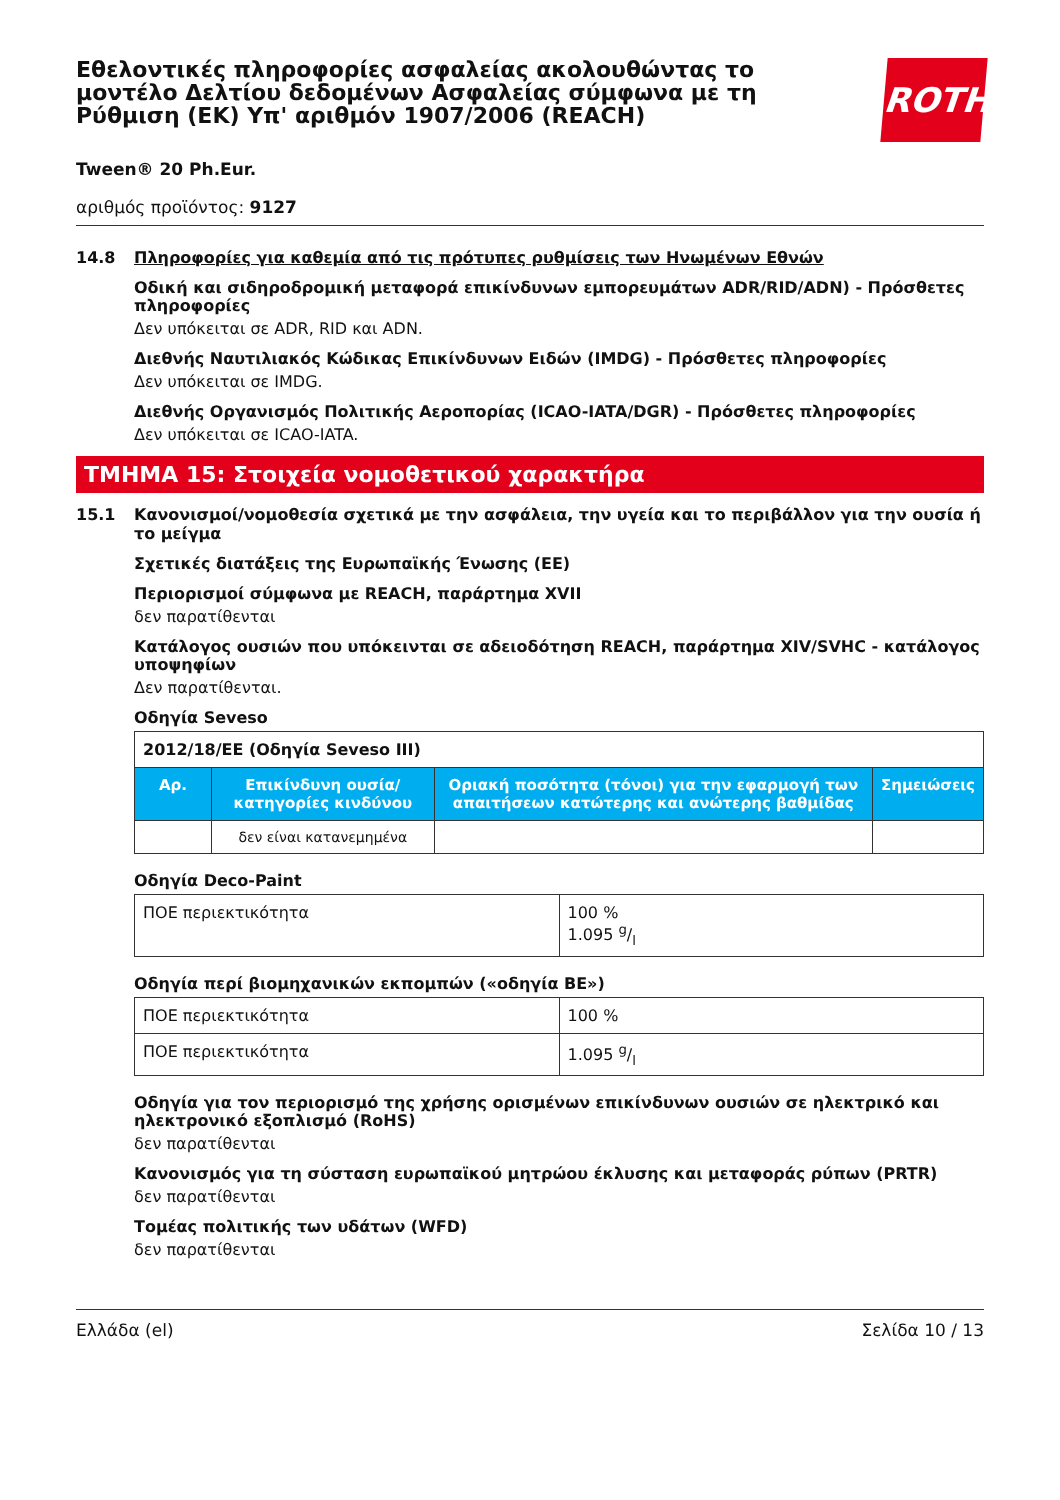Εθελοντικές πληροφορίες ασφαλείας ακολουθώντας το μοντέλο Δελτίου δεδομένων Ασφαλείας σύμφωνα με τη Ρύθμιση (ΕΚ) Υπ' αριθμόν 1907/2006 (REACH)
ROTH
Tween® 20 Ph.Eur.
αριθμός προϊόντος: 9127
14.8 Πληροφορίες για καθεμία από τις πρότυπες ρυθμίσεις των Ηνωμένων Εθνών
Οδική και σιδηροδρομική μεταφορά επικίνδυνων εμπορευμάτων ADR/RID/ADN) - Πρόσθετες πληροφορίες
Δεν υπόκειται σε ADR, RID και ADN.
Διεθνής Ναυτιλιακός Κώδικας Επικίνδυνων Ειδών (IMDG) - Πρόσθετες πληροφορίες
Δεν υπόκειται σε IMDG.
Διεθνής Οργανισμός Πολιτικής Αεροπορίας (ICAO-IATA/DGR) - Πρόσθετες πληροφορίες
Δεν υπόκειται σε ICAO-IATA.
ΤΜΗΜΑ 15: Στοιχεία νομοθετικού χαρακτήρα
15.1 Κανονισμοί/νομοθεσία σχετικά με την ασφάλεια, την υγεία και το περιβάλλον για την ουσία ή το μείγμα
Σχετικές διατάξεις της Ευρωπαϊκής Ένωσης (ΕΕ)
Περιορισμοί σύμφωνα με REACH, παράρτημα XVII
δεν παρατίθενται
Κατάλογος ουσιών που υπόκεινται σε αδειοδότηση REACH, παράρτημα XIV/SVHC - κατάλογος υποψηφίων
Δεν παρατίθενται.
Οδηγία Seveso
| 2012/18/ΕΕ (Οδηγία Seveso III) | | | |
| Αρ. | Επικίνδυνη ουσία/κατηγορίες κινδύνου | Οριακή ποσότητα (τόνοι) για την εφαρμογή των απαιτήσεων κατώτερης και ανώτερης βαθμίδας | Σημειώσεις |
| | δεν είναι κατανεμημένα | | |
Οδηγία Deco-Paint
| ΠΟΕ περιεκτικότητα | 100 % 1.095 g/l |
Οδηγία περί βιομηχανικών εκπομπών («οδηγία ΒΕ»)
| ΠΟΕ περιεκτικότητα | 100 % |
| ΠΟΕ περιεκτικότητα | 1.095 g/l |
Οδηγία για τον περιορισμό της χρήσης ορισμένων επικίνδυνων ουσιών σε ηλεκτρικό και ηλεκτρονικό εξοπλισμό (RoHS)
δεν παρατίθενται
Κανονισμός για τη σύσταση ευρωπαϊκού μητρώου έκλυσης και μεταφοράς ρύπων (PRTR)
δεν παρατίθενται
Τομέας πολιτικής των υδάτων (WFD)
δεν παρατίθενται
Ελλάδα (el) Σελίδα 10 / 13